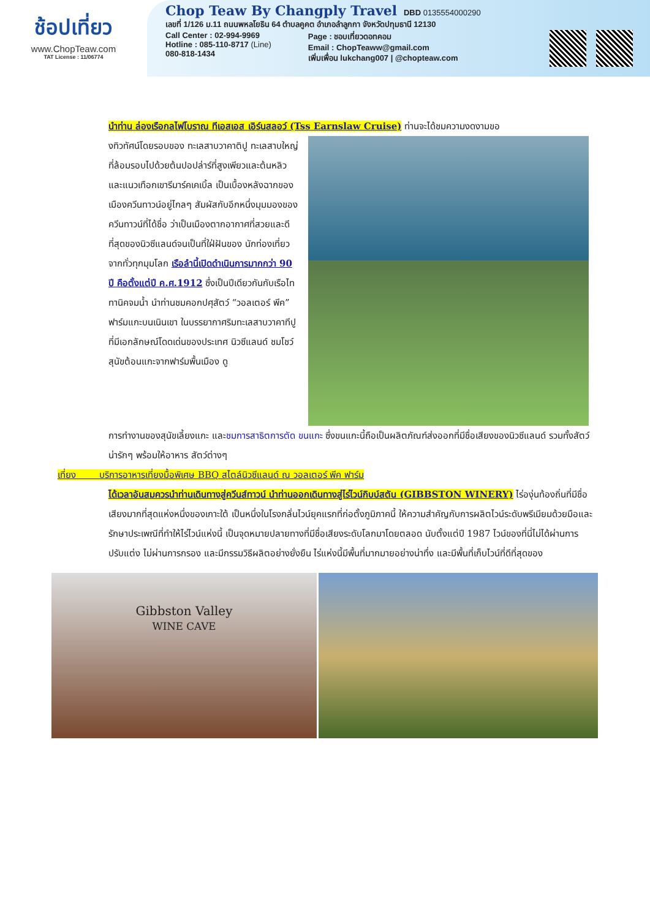ช้อปเที่ยว
www.ChopTeaw.com
TAT License : 11/06774
Chop Teaw By Changply Travel DBD 0135554000290
เลขที่ 1/126 ม.11 ถนนพหลโยธิน 64 ตำบลคูคต อำเภอลำลูกกา จังหวัดปทุมธานี 12130
Call Center : 02-994-9969
Hotline : 085-110-8717 (Line)
080-818-1434
Page : ชอบเที่ยวดอทคอม
Email : ChopTeaww@gmail.com
เพิ่มเพื่อน lukchang007 | @chopteaw.com
นำท่าน ล่องเรือกลไฟโบราณ ทีเอสเอส เอิร์นสลอว์ (Tss Earnslaw Cruise) ท่านจะได้ชมความงดงามขอ
งทิวทัศน์โดยรอบของ ทะเลสาบวาคาติปู ทะเลสาบใหญ่ที่ล้อมรอบไปด้วยต้นปอปล่าร์ที่สูงเพียวและต้นหลิว และแนวเทือกเขารีมาร์คเคเบิ้ล เป็นเบื้องหลังฉากของเมืองควีนทาวน์อยู่ไกลๆ สัมผัสกับอีกหนึ่งมุมมองของควีนทาวน์ที่ได้ชื่อ ว่าเป็นเมืองตากอากาศที่สวยและดีที่สุดของนิวซีแลนด์จนเป็นที่ใฝ่ฝันของ นักท่องเที่ยวจากทั่วทุกมุมโลก เรือลำนี้เปิดดำเนินการมากกว่า 90 ปี คือตั้งแต่ปี ค.ศ.1912 ซึ่งเป็นปีเดียวกันกับเรือไททานิคจมน้ำ นำท่านชมคอกปศุสัตว์ “วอลเตอร์ พีค” ฟาร์มแกะบนเนินเขา ในบรรยากาศริมทะเลสาบวาคาทีปู ที่มีเอกลักษณ์โดดเด่นของประเทศ นิวซีแลนด์ ชมโชว์สุนัขต้อนแกะจากฟาร์มพื้นเมือง ดู
การทำงานของสุนัขเลี้ยงแกะ และชมการสาธิตการตัด ขนแกะ ซึ่งขนแกะนี้ถือเป็นผลิตภัณฑ์ส่งออกที่มีชื่อเสียงของนิวซีแลนด์ รวมทั้งสัตว์น่ารักๆ พร้อมให้อาหาร สัตว์ต่างๆ
เที่ยง บริการอาหารเที่ยงมื้อพิเศษ BBQ สไตล์นิวซีแลนด์ ณ วอลเตอร์ พีค ฟาร์ม
ได้เวลาอันสมควรนำท่านเดินทางสู่ควีนส์ทาวน์ นำท่านออกเดินทางสู่ไร่ไวน์กิบบ์สตัน (GIBBSTON WINERY) ไร่องุ่นท้องถิ่นที่มีชื่อเสียงมากที่สุดแห่งหนึ่งของเกาะใต้ เป็นหนึ่งในโรงกลั่นไวน์ยุคแรกที่ก่อตั้งภูมิภาคนี้ ให้ความสำคัญกับการผลิตไวน์ระดับพรีเมียมด้วยมือและรักษาประเพณีที่ทำให้ไร่ไวน์แห่งนี้ เป็นจุดหมายปลายทางที่มีชื่อเสียงระดับโลกมาโดยตลอด นับตั้งแต่ปี 1987 ไวน์ของที่นี่ไม่ได้ผ่านการปรับแต่ง ไม่ผ่านการกรอง และมีกรรมวิธีผลิตอย่างยั่งยืน ไร่แห่งนี้มีพื้นที่มากมายอย่างน่าทึ่ง และมีพื้นที่เก็บไวน์ที่ดีที่สุดของ
Gibbston Valley
WINE CAVE